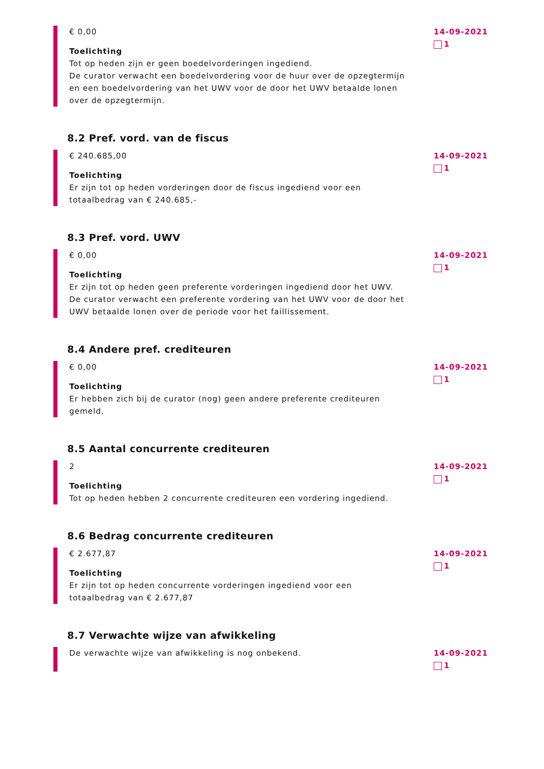€ 0,00
Toelichting
Tot op heden zijn er geen boedelvorderingen ingediend.
De curator verwacht een boedelvordering voor de huur over de opzegtermijn en een boedelvordering van het UWV voor de door het UWV betaalde lonen over de opzegtermijn.
14-09-2021
1
8.2 Pref. vord. van de fiscus
€ 240.685,00
Toelichting
Er zijn tot op heden vorderingen door de fiscus ingediend voor een totaalbedrag van € 240.685,-
14-09-2021
1
8.3 Pref. vord. UWV
€ 0,00
Toelichting
Er zijn tot op heden geen preferente vorderingen ingediend door het UWV.
De curator verwacht een preferente vordering van het UWV voor de door het UWV betaalde lonen over de periode voor het faillissement.
14-09-2021
1
8.4 Andere pref. crediteuren
€ 0,00
Toelichting
Er hebben zich bij de curator (nog) geen andere preferente crediteuren gemeld.
14-09-2021
1
8.5 Aantal concurrente crediteuren
2
Toelichting
Tot op heden hebben 2 concurrente crediteuren een vordering ingediend.
14-09-2021
1
8.6 Bedrag concurrente crediteuren
€ 2.677,87
Toelichting
Er zijn tot op heden concurrente vorderingen ingediend voor een totaalbedrag van € 2.677,87
14-09-2021
1
8.7 Verwachte wijze van afwikkeling
De verwachte wijze van afwikkeling is nog onbekend. 14-09-2021
1